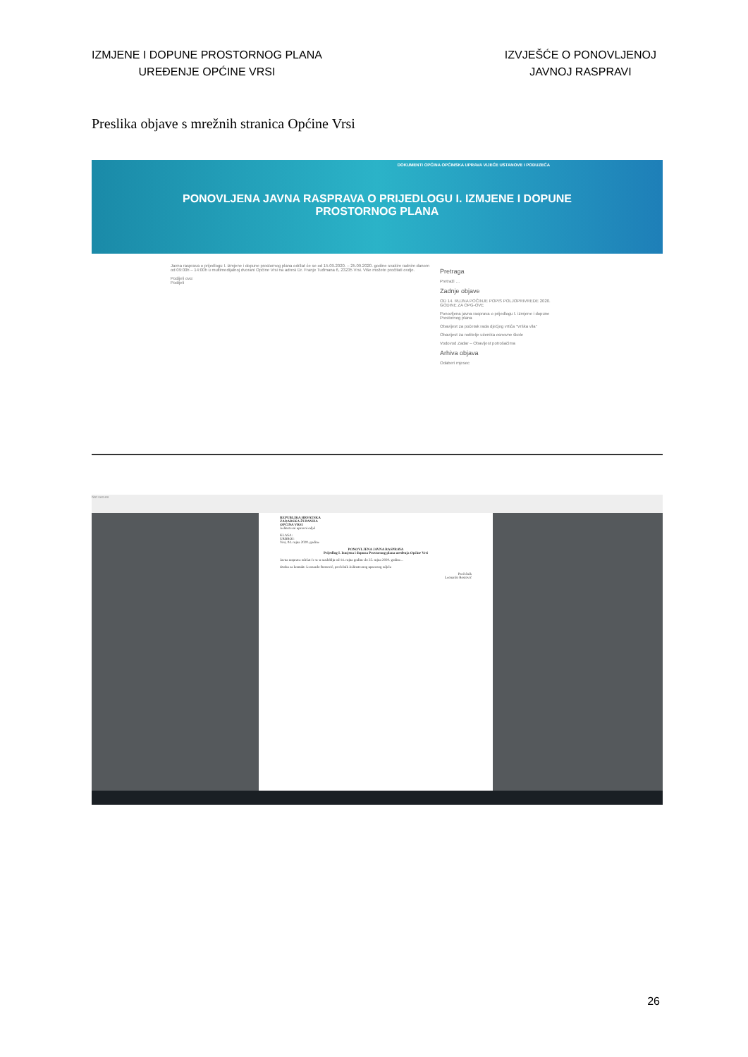IZMJENE I DOPUNE PROSTORNOG PLANA
UREĐENJE OPĆINE VRSI
IZVJEŠĆE O PONOVLJENOJ
JAVNOJ RASPRAVI
Preslika objave s mrežnih stranica Općine Vrsi
DOKUMENTI OPĆINA OPĆINSKA UPRAVA VIJEĆE USTANOVE I PODUZEĆA
PONOVLJENA JAVNA RASPRAVA O PRIJEDLOGU I. IZMJENE I DOPUNE
PROSTORNOG PLANA
Javna rasprava o prijedlogu I. izmjene i dopune prostornog plana održat će se od 15.09.2020. – 25.09.2020. godine svakim radnim danom od 09:00h – 14:00h u multimedijalnoj dvorani Općine Vrsi na adresi Dr. Franje Tuđmana 6, 23235 Vrsi. Više možete pročitati ovdje.
Podijeli ovo:
Podijeli
Pretraga
Pretraži …
Zadnje objave
OD 14. RUJNA POČINJE POPIS POLJOPRIVREDE 2020. GODINE ZA OPG-OVE
Ponovljena javna rasprava o prijedlogu I. izmjene i dopune Prostornog plana
Obavijest za početak rada dječjeg vrtića "Vrška vila"
Obavijest za roditelje učenika osnovne škole
Vodovod Zadar – Obavijest potrošačima
Arhiva objava
Odaberi mjesec
Not secure
REPUBLIKA HRVATSKA
ZADARSKA ŽUPANIJA
OPĆINA VRSI
Jedinstveni upravni odjel
KLASA:
URBROJ:
Vrsi, 04. rujna 2020. godine
PONOVLJENA JAVNA RASPRAVA
Prijedlog I. Izmjena i dopuna Prostornog plana uređenja Općine Vrsi
Javna rasprava održat će se u razdoblju od 14. rujna godine do 25. rujna 2020. godine...
Osoba za kontakt: Leonardo Rostović, pročelnik Jedinstvenog upravnog odjela
Pročelnik
Leonardo Rostović
26